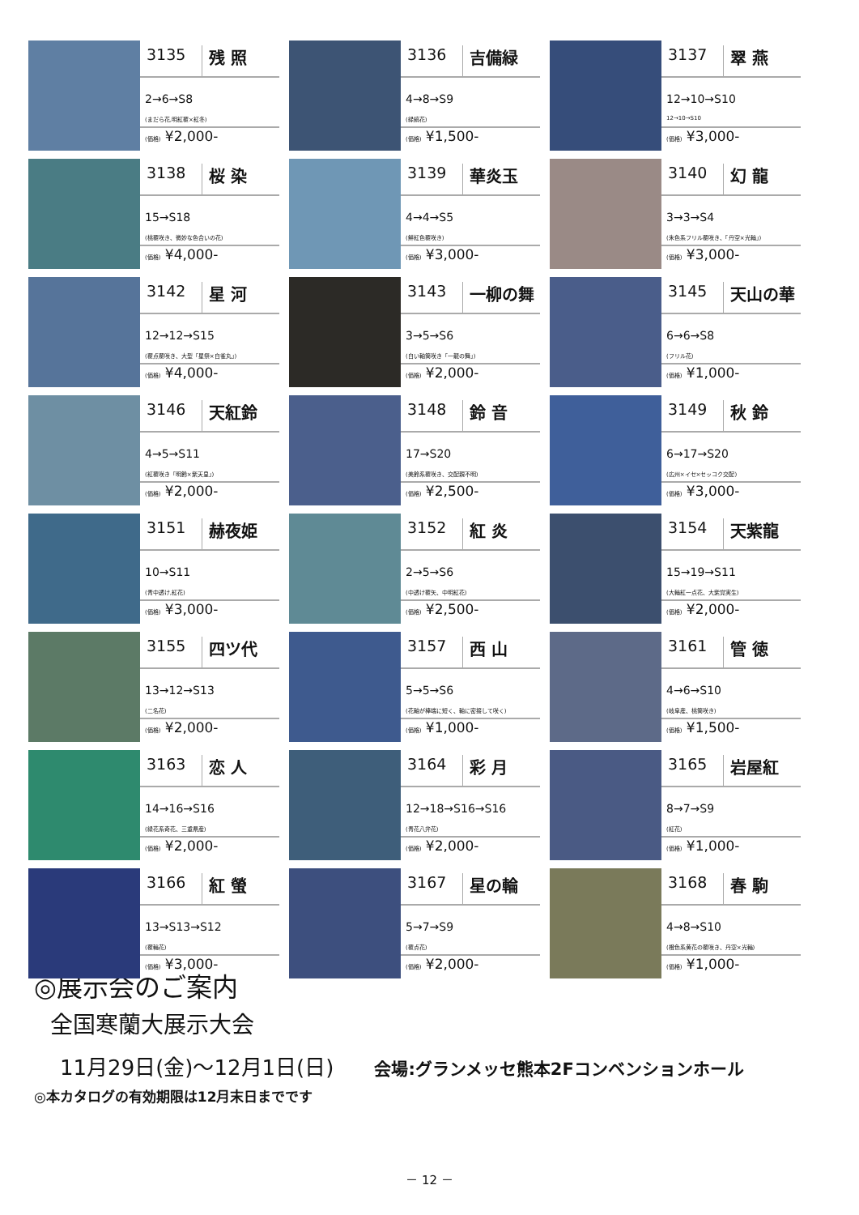3135
残 照
2→6→S8
(まだら花,明紅覆×紅冬)
(価格) ¥2,000-
3136
吉備緑
4→8→S9
(緑縞花)
(価格) ¥1,500-
3137
翠 燕
12→10→S10
12→10→S10
(価格) ¥3,000-
3138
桜 染
15→S18
(桃覆咲き、微妙な色合いの花)
(価格) ¥4,000-
3139
華炎玉
4→4→S5
(鮮紅色覆咲き)
(価格) ¥3,000-
3140
幻 龍
3→3→S4
(朱色系フリル覆咲き、「丹空×光輪」)
(価格) ¥3,000-
3142
星 河
12→12→S15
(覆点覆咲き、大型「星祭×白雀丸」)
(価格) ¥4,000-
3143
一柳の舞
3→5→S6
(白い軸筒咲き「一龍の舞」)
(価格) ¥2,000-
3145
天山の華
6→6→S8
(フリル花)
(価格) ¥1,000-
3146
天紅鈴
4→5→S11
(紅覆咲き「明鈴×紫天皇」)
(価格) ¥2,000-
3148
鈴 音
17→S20
(美鈴系覆咲き、交配親不明)
(価格) ¥2,500-
3149
秋 鈴
6→17→S20
(広州×イセ×セッコク交配)
(価格) ¥3,000-
3151
赫夜姫
10→S11
(青中透け,紅花)
(価格) ¥3,000-
3152
紅 炎
2→5→S6
(中透け覆矢、中明紅花)
(価格) ¥2,500-
3154
天紫龍
15→19→S11
(大輪紅一点花、大紫覚実生)
(価格) ¥2,000-
3155
四ツ代
13→12→S13
(二名花)
(価格) ¥2,000-
3157
西 山
5→5→S6
(花軸が棒端に短く、軸に密接して咲く)
(価格) ¥1,000-
3161
管 徳
4→6→S10
(岐阜産、桃筒咲き)
(価格) ¥1,500-
3163
恋 人
14→16→S16
(緑花系奇花、三重県産)
(価格) ¥2,000-
3164
彩 月
12→18→S16→S16
(青花八弁花)
(価格) ¥2,000-
3165
岩屋紅
8→7→S9
(紅花)
(価格) ¥1,000-
3166
紅 螢
13→S13→S12
(覆輪花)
(価格) ¥3,000-
3167
星の輪
5→7→S9
(覆点花)
(価格) ¥2,000-
3168
春 駒
4→8→S10
(橙色系黄花の覆咲き、丹空×光輪)
(価格) ¥1,000-
◎展示会のご案内
全国寒蘭大展示大会
11月29日(金)～12月1日(日) 会場:グランメッセ熊本2Fコンベンションホール
◎本カタログの有効期限は12月末日までです
－ 12 －